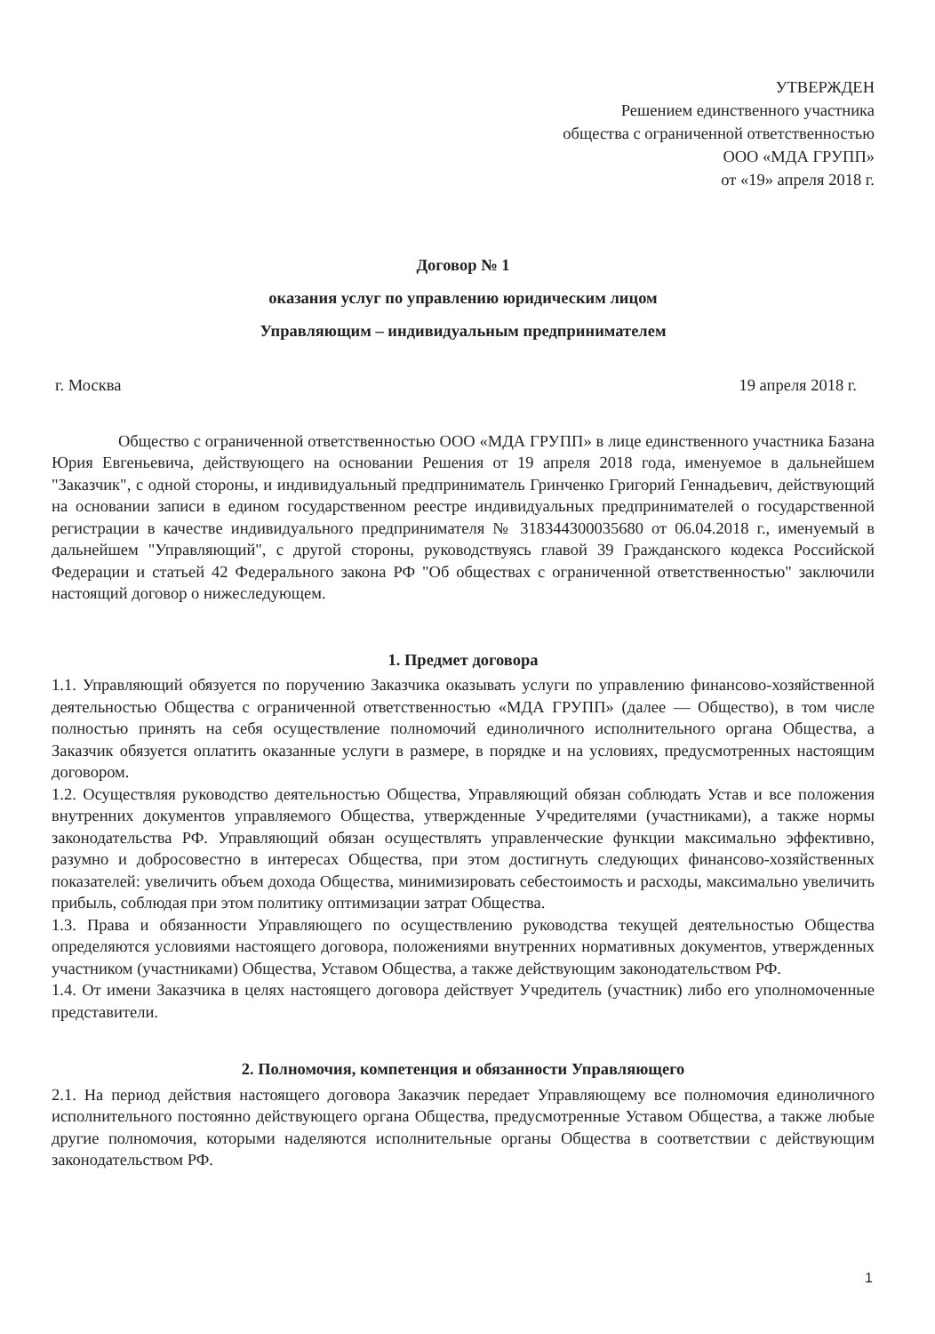УТВЕРЖДЕН
Решением единственного участника
общества с ограниченной ответственностью
ООО «МДА ГРУПП»
от «19» апреля 2018 г.
Договор № 1
оказания услуг по управлению юридическим лицом
Управляющим – индивидуальным предпринимателем
г. Москва 19 апреля 2018 г.
Общество с ограниченной ответственностью ООО «МДА ГРУПП» в лице единственного участника Базана Юрия Евгеньевича, действующего на основании Решения от 19 апреля 2018 года, именуемое в дальнейшем "Заказчик", с одной стороны, и индивидуальный предприниматель Гринченко Григорий Геннадьевич, действующий на основании записи в едином государственном реестре индивидуальных предпринимателей о государственной регистрации в качестве индивидуального предпринимателя № 318344300035680 от 06.04.2018 г., именуемый в дальнейшем "Управляющий", с другой стороны, руководствуясь главой 39 Гражданского кодекса Российской Федерации и статьей 42 Федерального закона РФ "Об обществах с ограниченной ответственностью" заключили настоящий договор о нижеследующем.
1. Предмет договора
1.1. Управляющий обязуется по поручению Заказчика оказывать услуги по управлению финансово-хозяйственной деятельностью Общества с ограниченной ответственностью «МДА ГРУПП» (далее — Общество), в том числе полностью принять на себя осуществление полномочий единоличного исполнительного органа Общества, а Заказчик обязуется оплатить оказанные услуги в размере, в порядке и на условиях, предусмотренных настоящим договором.
1.2. Осуществляя руководство деятельностью Общества, Управляющий обязан соблюдать Устав и все положения внутренних документов управляемого Общества, утвержденные Учредителями (участниками), а также нормы законодательства РФ. Управляющий обязан осуществлять управленческие функции максимально эффективно, разумно и добросовестно в интересах Общества, при этом достигнуть следующих финансово-хозяйственных показателей: увеличить объем дохода Общества, минимизировать себестоимость и расходы, максимально увеличить прибыль, соблюдая при этом политику оптимизации затрат Общества.
1.3. Права и обязанности Управляющего по осуществлению руководства текущей деятельностью Общества определяются условиями настоящего договора, положениями внутренних нормативных документов, утвержденных участником (участниками) Общества, Уставом Общества, а также действующим законодательством РФ.
1.4. От имени Заказчика в целях настоящего договора действует Учредитель (участник) либо его уполномоченные представители.
2. Полномочия, компетенция и обязанности Управляющего
2.1. На период действия настоящего договора Заказчик передает Управляющему все полномочия единоличного исполнительного постоянно действующего органа Общества, предусмотренные Уставом Общества, а также любые другие полномочия, которыми наделяются исполнительные органы Общества в соответствии с действующим законодательством РФ.
1